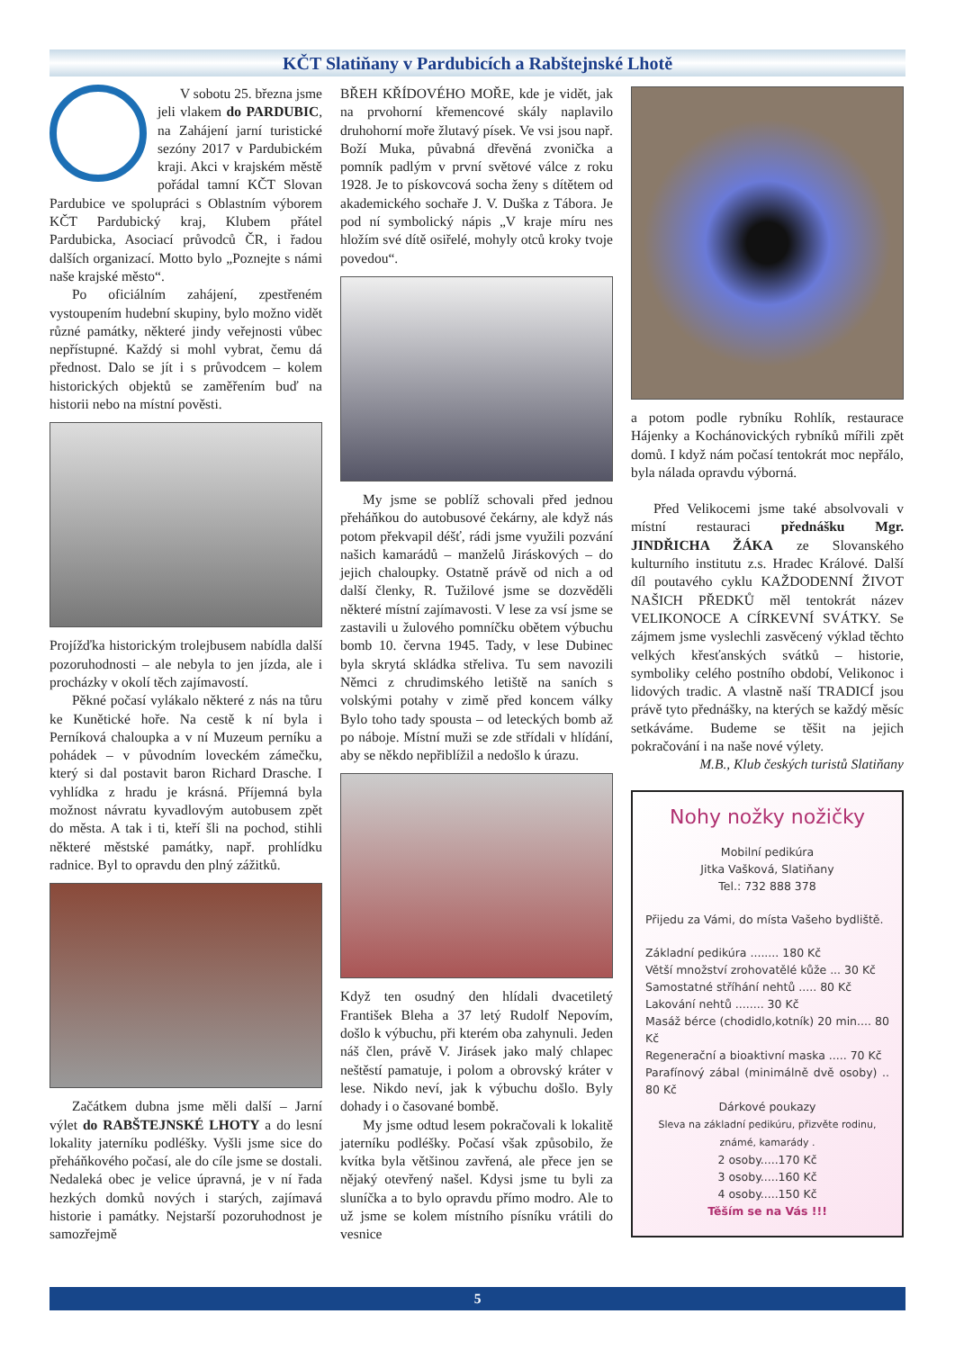KČT Slatiňany v Pardubicích a Rabštejnské Lhotě
V sobotu 25. března jsme jeli vlakem do PARDUBIC, na Zahájení jarní turistické sezóny 2017 v Pardubickém kraji. Akci v krajském městě pořádal tamní KČT Slovan Pardubice ve spolupráci s Oblastním výborem KČT Pardubický kraj, Klubem přátel Pardubicka, Asociací průvodců ČR, i řadou dalších organizací. Motto bylo „Poznejte s námi naše krajské město“.
Po oficiálním zahájení, zpestřeném vystoupením hudební skupiny, bylo možno vidět různé památky, některé jindy veřejnosti vůbec nepřístupné. Každý si mohl vybrat, čemu dá přednost. Dalo se jít i s průvodcem – kolem historických objektů se zaměřením buď na historii nebo na místní pověsti.
Projížďka historickým trolejbusem nabídla další pozoruhodnosti – ale nebyla to jen jízda, ale i procházky v okolí těch zajímavostí.
Pěkné počasí vylákalo některé z nás na tůru ke Kunětické hoře. Na cestě k ní byla i Perníková chaloupka a v ní Muzeum perníku a pohádek – v původním loveckém zámečku, který si dal postavit baron Richard Drasche. I vyhlídka z hradu je krásná. Příjemná byla možnost návratu kyvadlovým autobusem zpět do města. A tak i ti, kteří šli na pochod, stihli některé městské památky, např. prohlídku radnice. Byl to opravdu den plný zážitků.
Začátkem dubna jsme měli další – Jarní výlet do RABŠTEJNSKÉ LHOTY a do lesní lokality jaterníku podléšky. Vyšli jsme sice do přeháňkového počasí, ale do cíle jsme se dostali. Nedaleká obec je velice úpravná, je v ní řada hezkých domků nových i starých, zajímavá historie i památky. Nejstarší pozoruhodnost je samozřejmě
BŘEH KŘÍDOVÉHO MOŘE, kde je vidět, jak na prvohorní křemencové skály naplavilo druhohorní moře žlutavý písek. Ve vsi jsou např. Boží Muka, půvabná dřevěná zvonička a pomník padlým v první světové válce z roku 1928. Je to pískovcová socha ženy s dítětem od akademického sochaře J. V. Duška z Tábora. Je pod ní symbolický nápis „V kraje míru nes hložím své dítě osiřelé, mohyly otců kroky tvoje povedou“.
My jsme se poblíž schovali před jednou přeháňkou do autobusové čekárny, ale když nás potom překvapil déšť, rádi jsme využili pozvání našich kamarádů – manželů Jiráskových – do jejich chaloupky. Ostatně právě od nich a od další členky, R. Tužilové jsme se dozvěděli některé místní zajímavosti. V lese za vsí jsme se zastavili u žulového pomníčku obětem výbuchu bomb 10. června 1945. Tady, v lese Dubinec byla skrytá skládka střeliva. Tu sem navozili Němci z chrudimského letiště na saních s volskými potahy v zimě před koncem války Bylo toho tady spousta – od leteckých bomb až po náboje. Místní muži se zde střídali v hlídání, aby se někdo nepřiblížil a nedošlo k úrazu.
Když ten osudný den hlídali dvacetiletý František Bleha a 37 letý Rudolf Nepovím, došlo k výbuchu, při kterém oba zahynuli. Jeden náš člen, právě V. Jirásek jako malý chlapec neštěstí pamatuje, i polom a obrovský kráter v lese. Nikdo neví, jak k výbuchu došlo. Byly dohady i o časované bombě.
My jsme odtud lesem pokračovali k lokalitě jaterníku podléšky. Počasí však způsobilo, že kvítka byla většinou zavřená, ale přece jen se nějaký otevřený našel. Kdysi jsme tu byli za sluníčka a to bylo opravdu přímo modro. Ale to už jsme se kolem místního písníku vrátili do vesnice
a potom podle rybníku Rohlík, restaurace Hájenky a Kochánovických rybníků mířili zpět domů. I když nám počasí tentokrát moc nepřálo, byla nálada opravdu výborná.
Před Velikocemi jsme také absolvovali v místní restauraci přednášku Mgr. JINDŘICHA ŽÁKA ze Slovanského kulturního institutu z.s. Hradec Králové. Další díl poutavého cyklu KAŽDODENNÍ ŽIVOT NAŠICH PŘEDKŮ měl tentokrát název VELIKONOCE A CÍRKEVNÍ SVÁTKY. Se zájmem jsme vyslechli zasvěcený výklad těchto velkých křesťanských svátků – historie, symboliky celého postního období, Velikonoc i lidových tradic. A vlastně naší TRADICÍ jsou právě tyto přednášky, na kterých se každý měsíc setkáváme. Budeme se těšit na jejich pokračování i na naše nové výlety.
M.B., Klub českých turistů Slatiňany
Nohy nožky nožičky
Mobilní pedikúra
Jitka Vašková, Slatiňany
Tel.: 732 888 378
Přijedu za Vámi, do místa Vašeho bydliště.
Základní pedikúra ........ 180 Kč
Větší množství zrohovatělé kůže ... 30 Kč
Samostatné stříhání nehtů ..... 80 Kč
Lakování nehtů ........ 30 Kč
Masáž bérce (chodidlo,kotník) 20 min.... 80 Kč
Regenerační a bioaktivní maska ..... 70 Kč
Parafínový zábal (minimálně dvě osoby) .. 80 Kč
Dárkové poukazy
Sleva na základní pedikúru, přizvěte rodinu, známé, kamarády .
2 osoby.....170 Kč
3 osoby.....160 Kč
4 osoby.....150 Kč
Těším se na Vás !!!
5